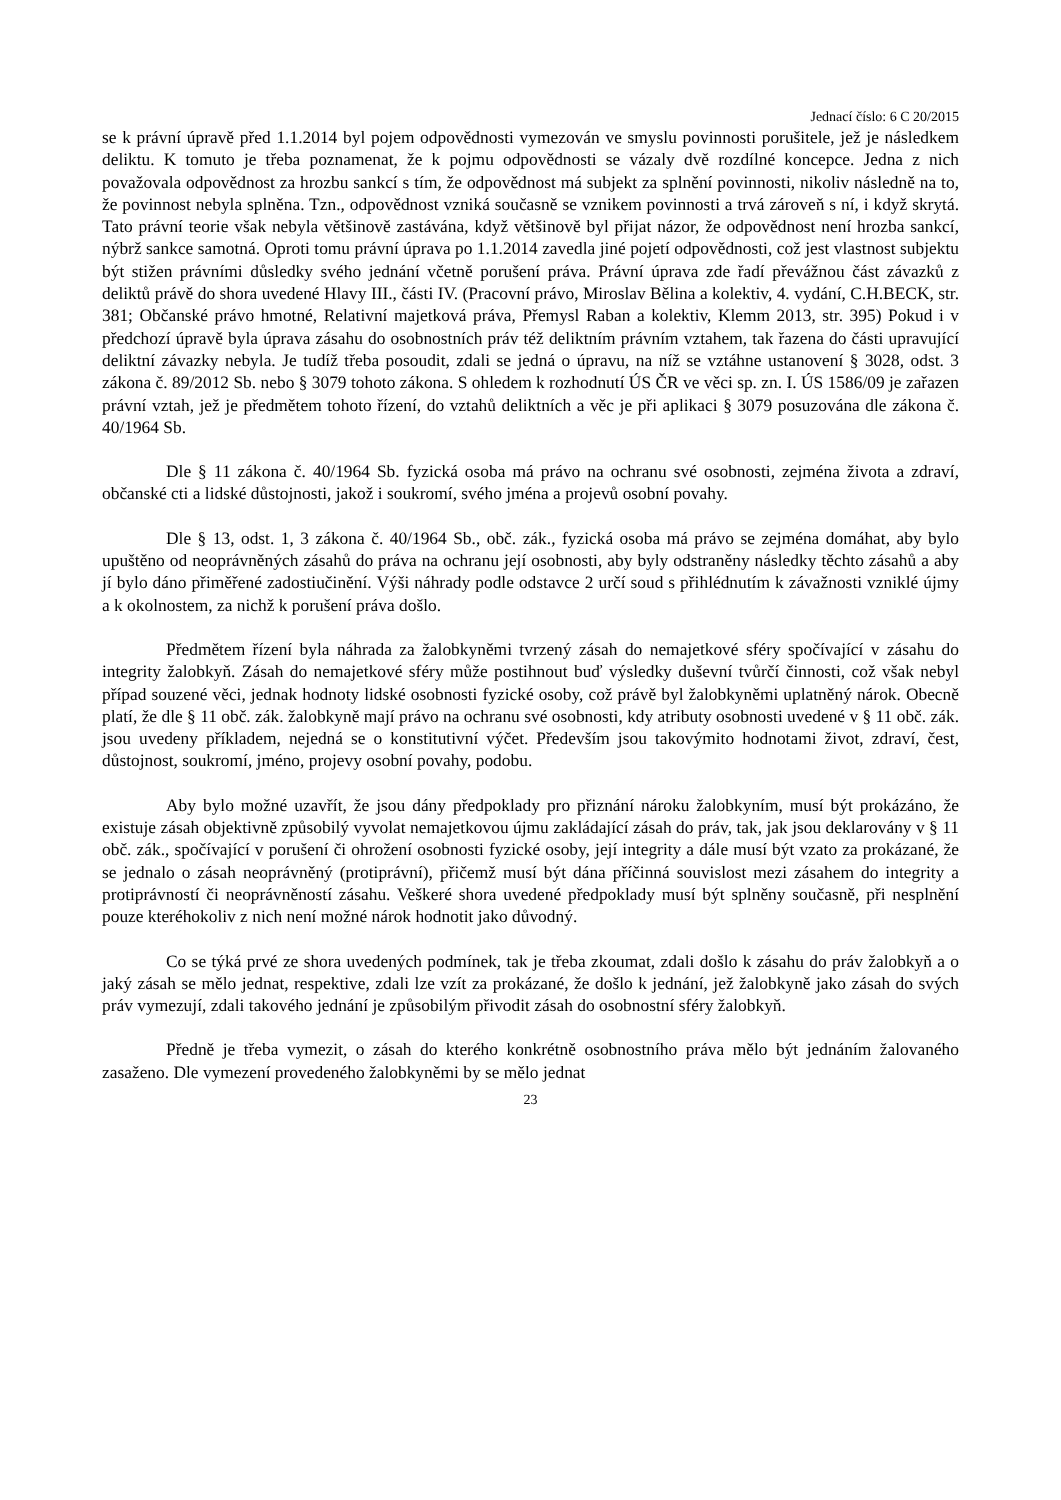Jednací číslo: 6 C 20/2015
se k právní úpravě před 1.1.2014 byl pojem odpovědnosti vymezován ve smyslu povinnosti porušitele, jež je následkem deliktu. K tomuto je třeba poznamenat, že k pojmu odpovědnosti se vázaly dvě rozdílné koncepce. Jedna z nich považovala odpovědnost za hrozbu sankcí s tím, že odpovědnost má subjekt za splnění povinnosti, nikoliv následně na to, že povinnost nebyla splněna. Tzn., odpovědnost vzniká současně se vznikem povinnosti a trvá zároveň s ní, i když skrytá. Tato právní teorie však nebyla většinově zastávána, když většinově byl přijat názor, že odpovědnost není hrozba sankcí, nýbrž sankce samotná. Oproti tomu právní úprava po 1.1.2014 zavedla jiné pojetí odpovědnosti, což jest vlastnost subjektu být stižen právními důsledky svého jednání včetně porušení práva. Právní úprava zde řadí převážnou část závazků z deliktů právě do shora uvedené Hlavy III., části IV. (Pracovní právo, Miroslav Bělina a kolektiv, 4. vydání, C.H.BECK, str. 381; Občanské právo hmotné, Relativní majetková práva, Přemysl Raban a kolektiv, Klemm 2013, str. 395) Pokud i v předchozí úpravě byla úprava zásahu do osobnostních práv též deliktním právním vztahem, tak řazena do části upravující deliktní závazky nebyla. Je tudíž třeba posoudit, zdali se jedná o úpravu, na níž se vztáhne ustanovení § 3028, odst. 3 zákona č. 89/2012 Sb. nebo § 3079 tohoto zákona. S ohledem k rozhodnutí ÚS ČR ve věci sp. zn. I. ÚS 1586/09 je zařazen právní vztah, jež je předmětem tohoto řízení, do vztahů deliktních a věc je při aplikaci § 3079 posuzována dle zákona č. 40/1964 Sb.
Dle § 11 zákona č. 40/1964 Sb. fyzická osoba má právo na ochranu své osobnosti, zejména života a zdraví, občanské cti a lidské důstojnosti, jakož i soukromí, svého jména a projevů osobní povahy.
Dle § 13, odst. 1, 3 zákona č. 40/1964 Sb., obč. zák., fyzická osoba má právo se zejména domáhat, aby bylo upuštěno od neoprávněných zásahů do práva na ochranu její osobnosti, aby byly odstraněny následky těchto zásahů a aby jí bylo dáno přiměřené zadostiučinění. Výši náhrady podle odstavce 2 určí soud s přihlédnutím k závažnosti vzniklé újmy a k okolnostem, za nichž k porušení práva došlo.
Předmětem řízení byla náhrada za žalobkyněmi tvrzený zásah do nemajetkové sféry spočívající v zásahu do integrity žalobkyň. Zásah do nemajetkové sféry může postihnout buď výsledky duševní tvůrčí činnosti, což však nebyl případ souzené věci, jednak hodnoty lidské osobnosti fyzické osoby, což právě byl žalobkyněmi uplatněný nárok. Obecně platí, že dle § 11 obč. zák. žalobkyně mají právo na ochranu své osobnosti, kdy atributy osobnosti uvedené v § 11 obč. zák. jsou uvedeny příkladem, nejedná se o konstitutivní výčet. Především jsou takovýmito hodnotami život, zdraví, čest, důstojnost, soukromí, jméno, projevy osobní povahy, podobu.
Aby bylo možné uzavřít, že jsou dány předpoklady pro přiznání nároku žalobkyním, musí být prokázáno, že existuje zásah objektivně způsobilý vyvolat nemajetkovou újmu zakládající zásah do práv, tak, jak jsou deklarovány v § 11 obč. zák., spočívající v porušení či ohrožení osobnosti fyzické osoby, její integrity a dále musí být vzato za prokázané, že se jednalo o zásah neoprávněný (protiprávní), přičemž musí být dána příčinná souvislost mezi zásahem do integrity a protiprávností či neoprávněností zásahu. Veškeré shora uvedené předpoklady musí být splněny současně, při nesplnění pouze kteréhokoliv z nich není možné nárok hodnotit jako důvodný.
Co se týká prvé ze shora uvedených podmínek, tak je třeba zkoumat, zdali došlo k zásahu do práv žalobkyň a o jaký zásah se mělo jednat, respektive, zdali lze vzít za prokázané, že došlo k jednání, jež žalobkyně jako zásah do svých práv vymezují, zdali takového jednání je způsobilým přivodit zásah do osobnostní sféry žalobkyň.
Předně je třeba vymezit, o zásah do kterého konkrétně osobnostního práva mělo být jednáním žalovaného zasaženo. Dle vymezení provedeného žalobkyněmi by se mělo jednat
23